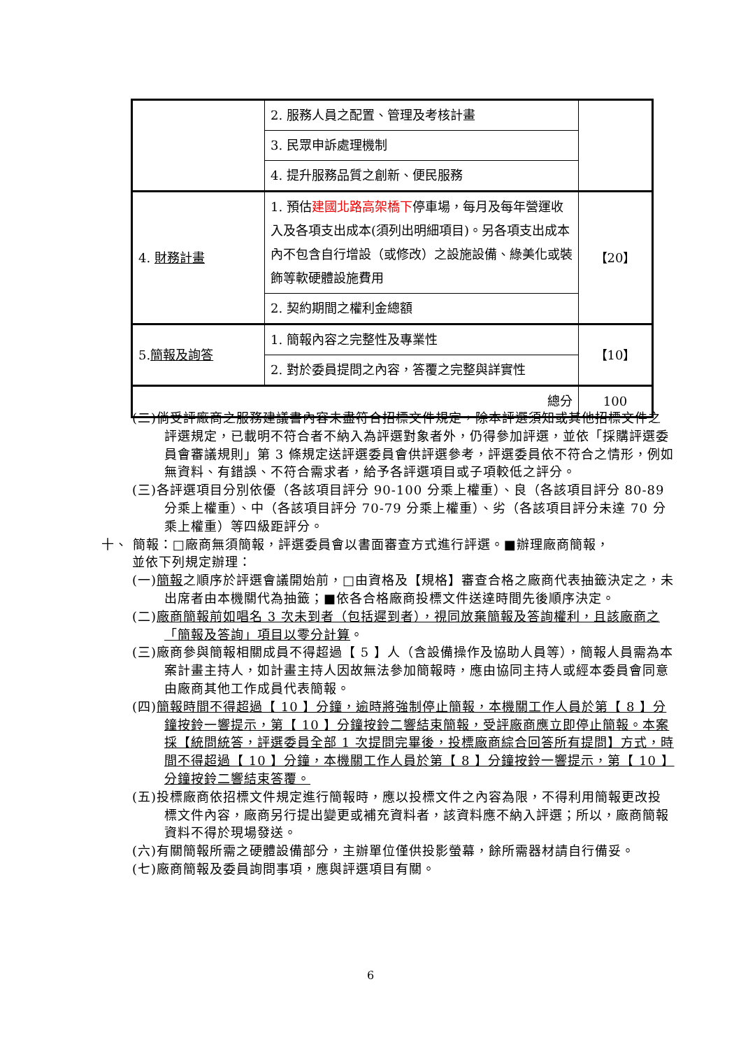| | 2. 服務人員之配置、管理及考核計畫 | |
| | 3. 民眾申訴處理機制 | |
| | 4. 提升服務品質之創新、便民服務 | |
| 4. 財務計畫 | 1. 預估 建國北路高架橋下 停車場，每月及每年營運收入及各項支出成本(須列出明細項目)。另各項支出成本內不包含自行增設（或修改）之設施設備、綠美化或裝飾等軟硬體設施費用 | 【20】 |
| | 2. 契約期間之權利金總額 | |
| 5. 簡報及詢答 | 1. 簡報內容之完整性及專業性 | 【10】 |
| | 2. 對於委員提問之內容，答覆之完整與詳實性 | |
| 總分 | | 100 |
(二)倘受評廠商之服務建議書內容未盡符合招標文件規定，除本評選須知或其他招標文件之評選規定，已載明不符合者不納入為評選對象者外，仍得參加評選，並依「採購評選委員會審議規則」第 3 條規定送評選委員會供評選參考，評選委員依不符合之情形，例如無資料、有錯誤、不符合需求者，給予各評選項目或子項較低之評分。
(三)各評選項目分別依優（各該項目評分 90-100 分乘上權重）、良（各該項目評分 80-89 分乘上權重）、中（各該項目評分 70-79 分乘上權重）、劣（各該項目評分未達 70 分乘上權重）等四級距評分。
十、 簡報：□廠商無須簡報，評選委員會以書面審查方式進行評選。■辦理廠商簡報，
並依下列規定辦理：
(一)簡報之順序於評選會議開始前，□由資格及【規格】審查合格之廠商代表抽籤決定之，未出席者由本機關代為抽籤；■依各合格廠商投標文件送達時間先後順序決定。
(二)廠商簡報前如唱名 3 次未到者（包括遲到者），視同放棄簡報及答詢權利，且該廠商之「簡報及答詢」項目以零分計算。
(三)廠商參與簡報相關成員不得超過【 5 】人（含設備操作及協助人員等），簡報人員需為本案計畫主持人，如計畫主持人因故無法參加簡報時，應由協同主持人或經本委員會同意由廠商其他工作成員代表簡報。
(四)簡報時間不得超過【 10 】分鐘，逾時將強制停止簡報，本機關工作人員於第【 8 】分鐘按鈴一響提示，第【 10 】分鐘按鈴二響結束簡報，受評廠商應立即停止簡報。本案採【統問統答，評選委員全部 1 次提問完畢後，投標廠商綜合回答所有提問】方式，時間不得超過【 10 】分鐘，本機關工作人員於第【 8 】分鐘按鈴一響提示，第【 10 】分鐘按鈴二響結束答覆。
(五)投標廠商依招標文件規定進行簡報時，應以投標文件之內容為限，不得利用簡報更改投標文件內容，廠商另行提出變更或補充資料者，該資料應不納入評選；所以，廠商簡報資料不得於現場發送。
(六)有關簡報所需之硬體設備部分，主辦單位僅供投影螢幕，餘所需器材請自行備妥。
(七)廠商簡報及委員詢問事項，應與評選項目有關。
6